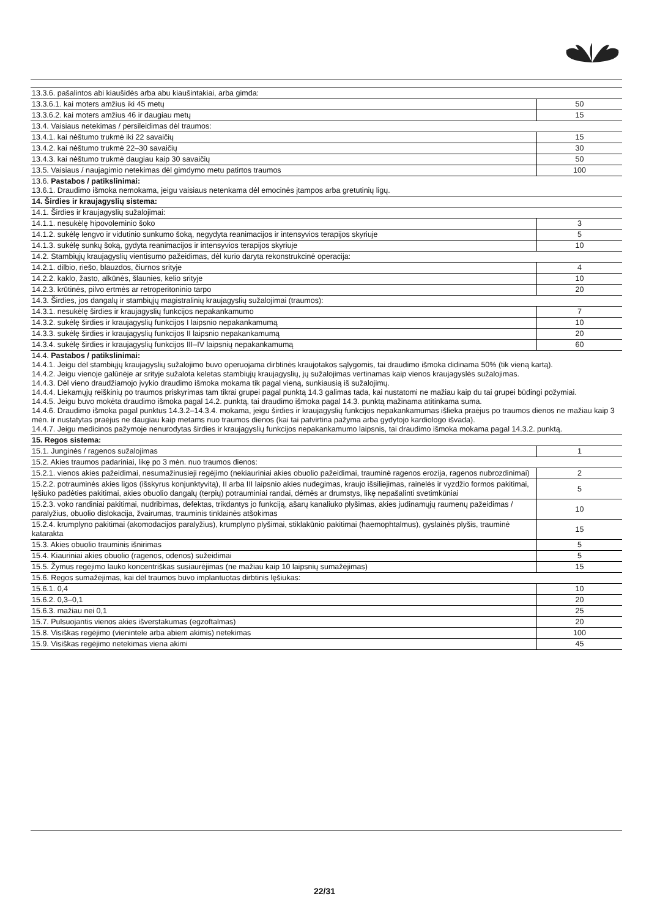| 13.3.6. pašalintos abi kiaušidės arba abu kiaušintakiai, arba gimda: | |
| 13.3.6.1. kai moters amžius iki 45 metų | 50 |
| 13.3.6.2. kai moters amžius 46 ir daugiau metų | 15 |
| 13.4. Vaisiaus netekimas / persileidimas dėl traumos: | |
| 13.4.1. kai nėštumo trukmė iki 22 savaičių | 15 |
| 13.4.2. kai nėštumo trukmė 22–30 savaičių | 30 |
| 13.4.3. kai nėštumo trukmė daugiau kaip 30 savaičių | 50 |
| 13.5. Vaisiaus / naujagimio netekimas dėl gimdymo metu patirtos traumos | 100 |
| 13.6. Pastabos / patikslinimai: 13.6.1. Draudimo išmoka nemokama, jeigu vaisiaus netenkama dėl emocinės įtampos arba gretutinių ligų. | |
| 14. Širdies ir kraujagyslių sistema: | |
| 14.1. Širdies ir kraujagyslių sužalojimai: | |
| 14.1.1. nesukėlę hipovoleminio šoko | 3 |
| 14.1.2. sukėlę lengvo ir vidutinio sunkumo šoką, negydyta reanimacijos ir intensyvios terapijos skyriuje | 5 |
| 14.1.3. sukėlę sunkų šoką, gydyta reanimacijos ir intensyvios terapijos skyriuje | 10 |
| 14.2. Stambiųjų kraujagyslių vientisumo pažeidimas, dėl kurio daryta rekonstrukcinė operacija: | |
| 14.2.1. dilbio, riešo, blauzdos, čiurnos srityje | 4 |
| 14.2.2. kaklo, žasto, alkūnės, šlaunies, kelio srityje | 10 |
| 14.2.3. krūtinės, pilvo ertmės ar retroperitoninio tarpo | 20 |
| 14.3. Širdies, jos dangalų ir stambiųjų magistralinių kraujagyslių sužalojimai (traumos): | |
| 14.3.1. nesukėlę širdies ir kraujagyslių funkcijos nepakankamumo | 7 |
| 14.3.2. sukėlę širdies ir kraujagyslių funkcijos I laipsnio nepakankamumą | 10 |
| 14.3.3. sukėlę širdies ir kraujagyslių funkcijos II laipsnio nepakankamumą | 20 |
| 14.3.4. sukėlę širdies ir kraujagyslių funkcijos III–IV laipsnių nepakankamumą | 60 |
| 14.4. Pastabos / patikslinimai: 14.4.1. Jeigu dėl stambiųjų kraujagyslių sužalojimo buvo operuojama dirbtinės kraujotakos sąlygomis, tai draudimo išmoka didinama 50% (tik vieną kartą). 14.4.2. Jeigu vienoje galūnėje ar srityje sužalota keletas stambiųjų kraujagyslių, jų sužalojimas vertinamas kaip vienos kraujagyslės sužalojimas. 14.4.3. Dėl vieno draudžiamojo įvykio draudimo išmoka mokama tik pagal vieną, sunkiausią iš sužalojimų. 14.4.4. Liekamųjų reiškinių po traumos priskyrimas tam tikrai grupei pagal punktą 14.3 galimas tada, kai nustatomi ne mažiau kaip du tai grupei būdingi požymiai. 14.4.5. Jeigu buvo mokėta draudimo išmoka pagal 14.2. punktą, tai draudimo išmoka pagal 14.3. punktą mažinama atitinkama suma. 14.4.6. Draudimo išmoka pagal punktus 14.3.2–14.3.4. mokama, jeigu širdies ir kraujagyslių funkcijos nepakankamumas išlieka praėjus po traumos dienos ne mažiau kaip 3 mėn. ir nustatytas praėjus ne daugiau kaip metams nuo traumos dienos (kai tai patvirtina pažyma arba gydytojo kardiologo išvada). 14.4.7. Jeigu medicinos pažymoje nenurodytas širdies ir kraujagyslių funkcijos nepakankamumo laipsnis, tai draudimo išmoka mokama pagal 14.3.2. punktą. | |
| 15. Regos sistema: | |
| 15.1. Junginės / ragenos sužalojimas | 1 |
| 15.2. Akies traumos padariniai, likę po 3 mėn. nuo traumos dienos: | |
| 15.2.1. vienos akies pažeidimai, nesumažinusieji regėjimo (nekiauriniai akies obuolio pažeidimai, trauminė ragenos erozija, ragenos nubrozdinimai) | 2 |
| 15.2.2. potrauminės akies ligos (išskyrus konjunktyvitą), II arba III laipsnio akies nudegimas, kraujo išsiliejimas, rainelės ir vyzdžio formos pakitimai, lęšiuko padėties pakitimai, akies obuolio dangalų (terpių) potrauminiai randai, dėmės ar drumstys, likę nepašalinti svetimkūniai | 5 |
| 15.2.3. voko randiniai pakitimai, nudribimas, defektas, trikdantys jo funkciją, ašarų kanaliuko plyšimas, akies judinamųjų raumenų pažeidimas / paralyžius, obuolio dislokacija, žvairumas, trauminis tinklainės atšokimas | 10 |
| 15.2.4. krumplyno pakitimai (akomodacijos paralyžius), krumplyno plyšimai, stiklakūnio pakitimai (haemophtalmus), gyslainės plyšis, trauminė katarakta | 15 |
| 15.3. Akies obuolio trauminis išnirimas | 5 |
| 15.4. Kiauriniai akies obuolio (ragenos, odenos) sužeidimai | 5 |
| 15.5. Žymus regėjimo lauko koncentriškas susiaurėjimas (ne mažiau kaip 10 laipsnių sumažėjimas) | 15 |
| 15.6. Regos sumažėjimas, kai dėl traumos buvo implantuotas dirbtinis lęšiukas: | |
| 15.6.1. 0,4 | 10 |
| 15.6.2. 0,3–0,1 | 20 |
| 15.6.3. mažiau nei 0,1 | 25 |
| 15.7. Pulsuojantis vienos akies išverstakumas (egzoftalmas) | 20 |
| 15.8. Visiškas regėjimo (vienintele arba abiem akimis) netekimas | 100 |
| 15.9. Visiškas regėjimo netekimas viena akimi | 45 |
22/31